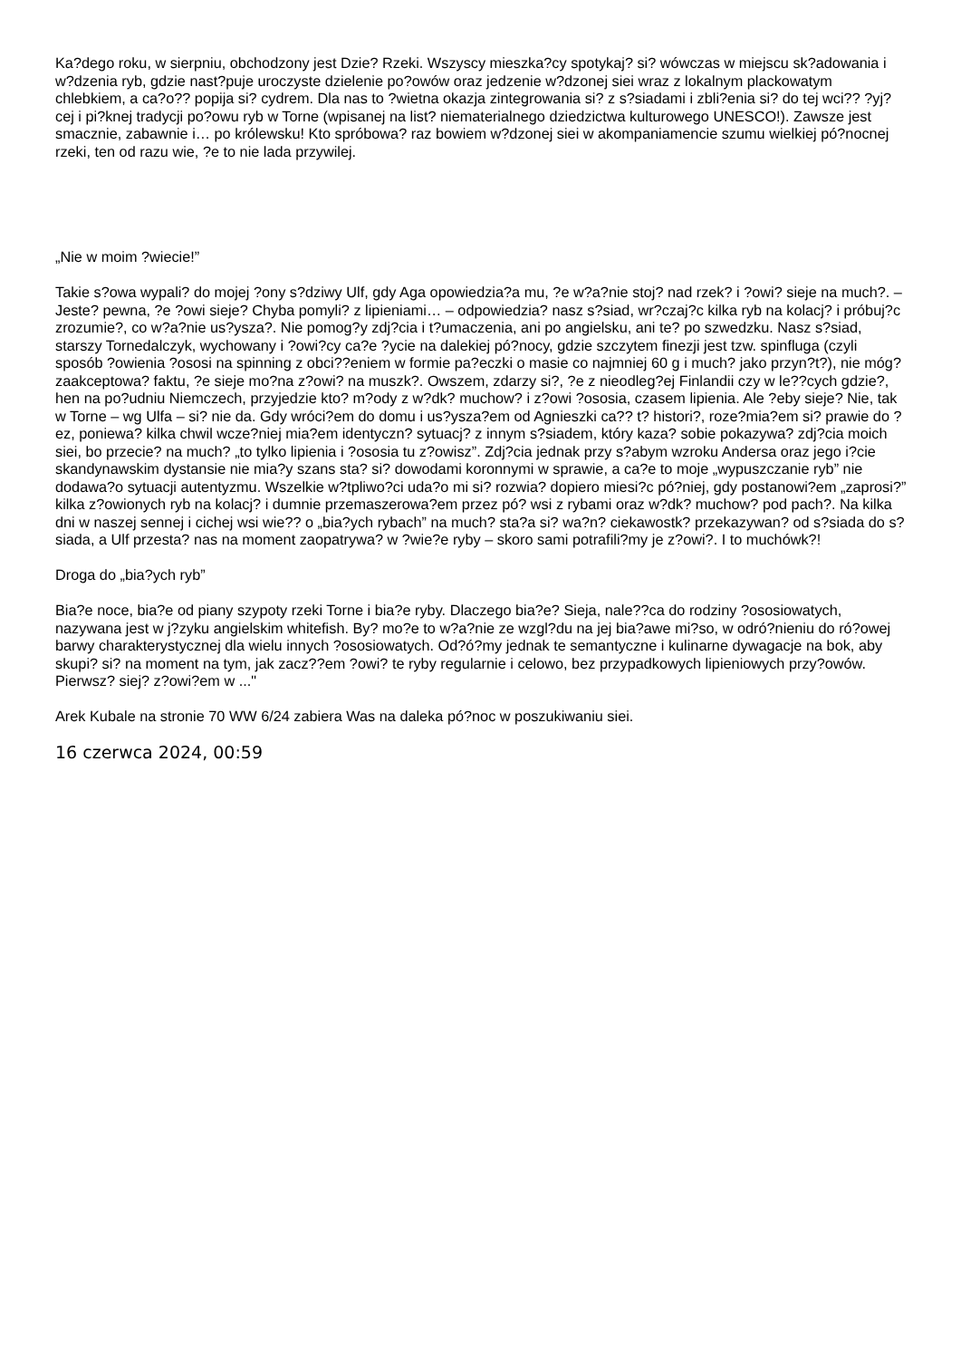Ka?dego roku, w sierpniu, obchodzony jest Dzie? Rzeki. Wszyscy mieszka?cy spotykaj? si? wówczas w miejscu sk?adowania i w?dzenia ryb, gdzie nast?puje uroczyste dzielenie po?owów oraz jedzenie w?dzonej siei wraz z lokalnym plackowatym chlebkiem, a ca?o?? popija si? cydrem. Dla nas to ?wietna okazja zintegrowania si? z s?siadami i zbli?enia si? do tej wci?? ?yj?cej i pi?knej tradycji po?owu ryb w Torne (wpisanej na list? niematerialnego dziedzictwa kulturowego UNESCO!). Zawsze jest smacznie, zabawnie i… po królewsku! Kto spróbowa? raz bowiem w?dzonej siei w akompaniamencie szumu wielkiej pó?nocnej rzeki, ten od razu wie, ?e to nie lada przywilej.
„Nie w moim ?wiecie!”
Takie s?owa wypali? do mojej ?ony s?dziwy Ulf, gdy Aga opowiedzia?a mu, ?e w?a?nie stoj? nad rzek? i ?owi? sieje na much?. – Jeste? pewna, ?e ?owi sieje? Chyba pomyli? z lipieniami… – odpowiedzia? nasz s?siad, wr?czaj?c kilka ryb na kolacj? i próbuj?c zrozumie?, co w?a?nie us?ysza?. Nie pomog?y zdj?cia i t?umaczenia, ani po angielsku, ani te? po szwedzku. Nasz s?siad, starszy Tornedalczyk, wychowany i ?owi?cy ca?e ?ycie na dalekiej pó?nocy, gdzie szczytem finezji jest tzw. spinfluga (czyli sposób ?owienia ?ososi na spinning z obci??eniem w formie pa?eczki o masie co najmniej 60 g i much? jako przyn?t?), nie móg? zaakceptowa? faktu, ?e sieje mo?na z?owi? na muszk?. Owszem, zdarzy si?, ?e z nieodleg?ej Finlandii czy w le??cych gdzie?, hen na po?udniu Niemczech, przyjedzie kto? m?ody z w?dk? muchow? i z?owi ?ososia, czasem lipienia. Ale ?eby sieje? Nie, tak w Torne – wg Ulfa – si? nie da. Gdy wróci?em do domu i us?ysza?em od Agnieszki ca?? t? histori?, roze?mia?em si? prawie do ?ez, poniewa? kilka chwil wcze?niej mia?em identyczn? sytuacj? z innym s?siadem, który kaza? sobie pokazywa? zdj?cia moich siei, bo przecie? na much? „to tylko lipienia i ?ososia tu z?owisz”. Zdj?cia jednak przy s?abym wzroku Andersa oraz jego i?cie skandynawskim dystansie nie mia?y szans sta? si? dowodami koronnymi w sprawie, a ca?e to moje „wypuszczanie ryb” nie dodawa?o sytuacji autentyzmu. Wszelkie w?tpliwo?ci uda?o mi si? rozwia? dopiero miesi?c pó?niej, gdy postanowi?em „zaprosi?” kilka z?owionych ryb na kolacj? i dumnie przemaszerowa?em przez pó? wsi z rybami oraz w?dk? muchow? pod pach?. Na kilka dni w naszej sennej i cichej wsi wie?? o „bia?ych rybach” na much? sta?a si? wa?n? ciekawostk? przekazywan? od s?siada do s?siada, a Ulf przesta? nas na moment zaopatrywa? w ?wie?e ryby – skoro sami potrafili?my je z?owi?. I to muchówk?!
Droga do „bia?ych ryb”
Bia?e noce, bia?e od piany szypoty rzeki Torne i bia?e ryby. Dlaczego bia?e? Sieja, nale??ca do rodziny ?ososiowatych, nazywana jest w j?zyku angielskim whitefish. By? mo?e to w?a?nie ze wzgl?du na jej bia?awe mi?so, w odró?nieniu do ró?owej barwy charakterystycznej dla wielu innych ?ososiowatych. Od?ó?my jednak te semantyczne i kulinarne dywagacje na bok, aby skupi? si? na moment na tym, jak zacz??em ?owi? te ryby regularnie i celowo, bez przypadkowych lipieniowych przy?owów. Pierwsz? siej? z?owi?em w ..."
Arek Kubale na stronie 70 WW 6/24 zabiera Was na daleka pó?noc w poszukiwaniu siei.
16 czerwca 2024, 00:59